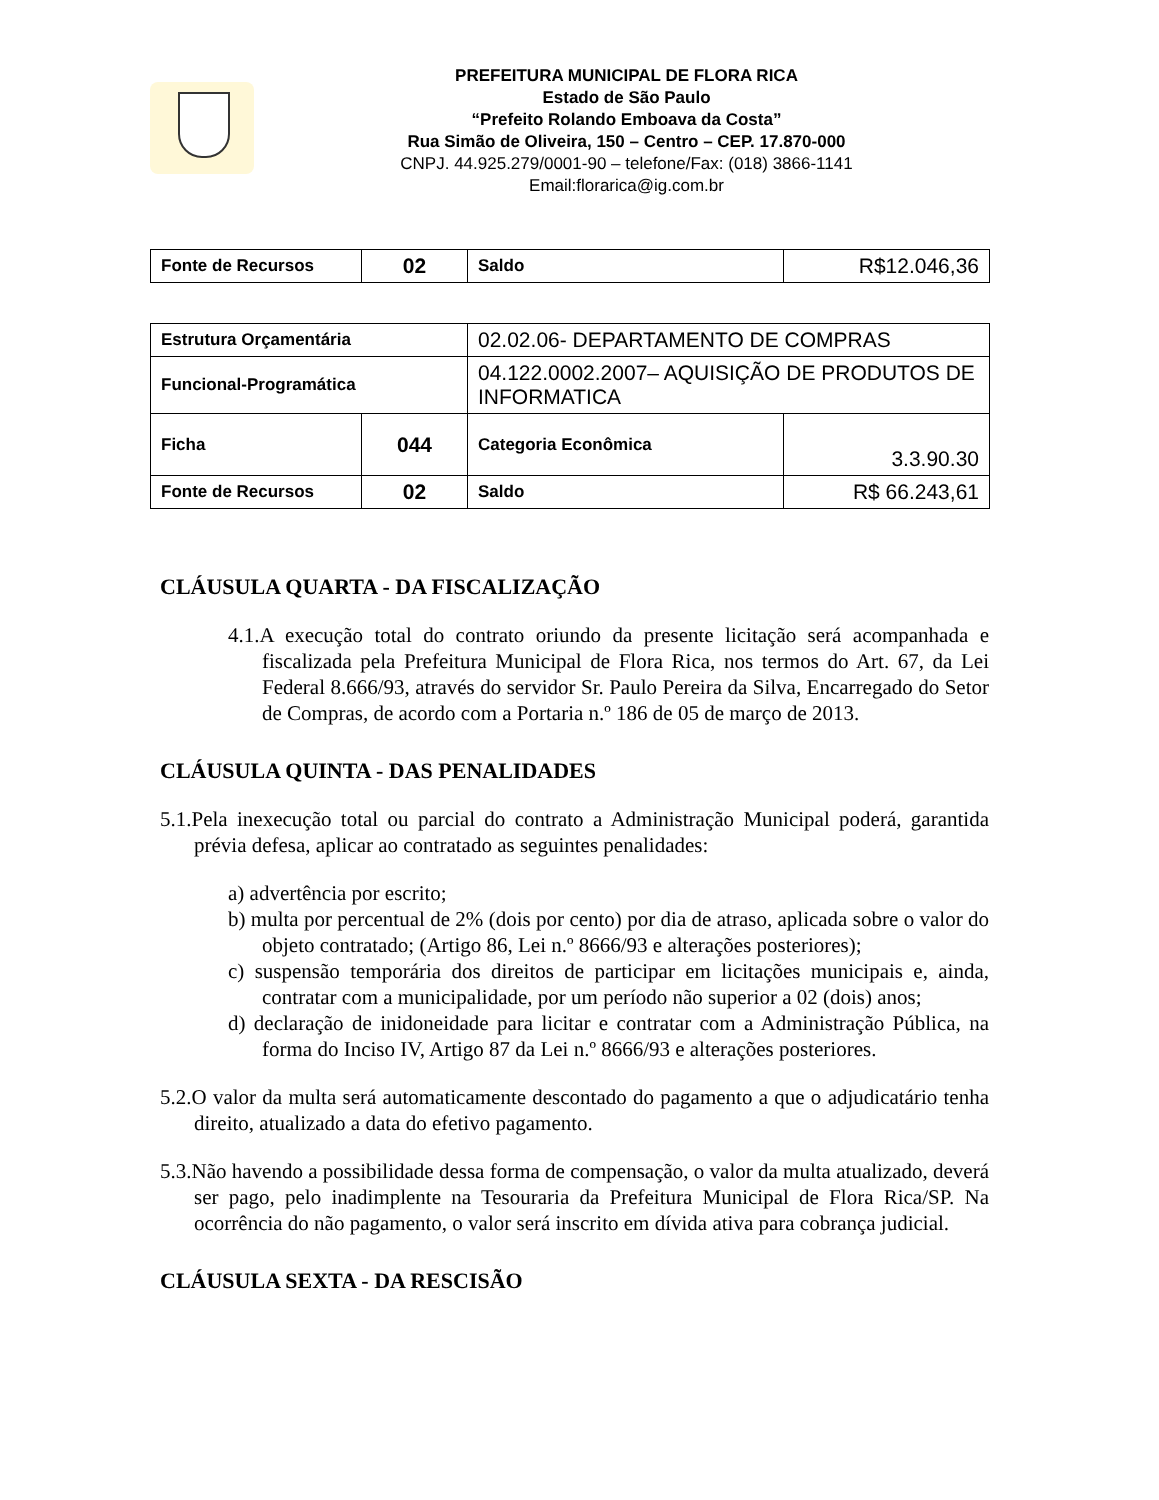PREFEITURA MUNICIPAL DE FLORA RICA
Estado de São Paulo
“Prefeito Rolando Emboava da Costa”
Rua Simão de Oliveira, 150 – Centro – CEP. 17.870-000
CNPJ. 44.925.279/0001-90 – telefone/Fax: (018) 3866-1141
Email:florarica@ig.com.br
| Fonte de Recursos | 02 | Saldo | R$12.046,36 |
| Estrutura Orçamentária | | 02.02.06- DEPARTAMENTO DE COMPRAS | |
| Funcional-Programática | | 04.122.0002.2007– AQUISIÇÃO DE PRODUTOS DE INFORMATICA | |
| Ficha | 044 | Categoria Econômica | 3.3.90.30 |
| Fonte de Recursos | 02 | Saldo | R$ 66.243,61 |
CLÁUSULA QUARTA - DA FISCALIZAÇÃO
4.1.A execução total do contrato oriundo da presente licitação será acompanhada e fiscalizada pela Prefeitura Municipal de Flora Rica, nos termos do Art. 67, da Lei Federal 8.666/93, através do servidor Sr. Paulo Pereira da Silva, Encarregado do Setor de Compras, de acordo com a Portaria n.º 186 de 05 de março de 2013.
CLÁUSULA QUINTA - DAS PENALIDADES
5.1.Pela inexecução total ou parcial do contrato a Administração Municipal poderá, garantida prévia defesa, aplicar ao contratado as seguintes penalidades:
a) advertência por escrito;
b) multa por percentual de 2% (dois por cento) por dia de atraso, aplicada sobre o valor do objeto contratado; (Artigo 86, Lei n.º 8666/93 e alterações posteriores);
c) suspensão temporária dos direitos de participar em licitações municipais e, ainda, contratar com a municipalidade, por um período não superior a 02 (dois) anos;
d) declaração de inidoneidade para licitar e contratar com a Administração Pública, na forma do Inciso IV, Artigo 87 da Lei n.º 8666/93 e alterações posteriores.
5.2.O valor da multa será automaticamente descontado do pagamento a que o adjudicatário tenha direito, atualizado a data do efetivo pagamento.
5.3.Não havendo a possibilidade dessa forma de compensação, o valor da multa atualizado, deverá ser pago, pelo inadimplente na Tesouraria da Prefeitura Municipal de Flora Rica/SP. Na ocorrência do não pagamento, o valor será inscrito em dívida ativa para cobrança judicial.
CLÁUSULA SEXTA - DA RESCISÃO